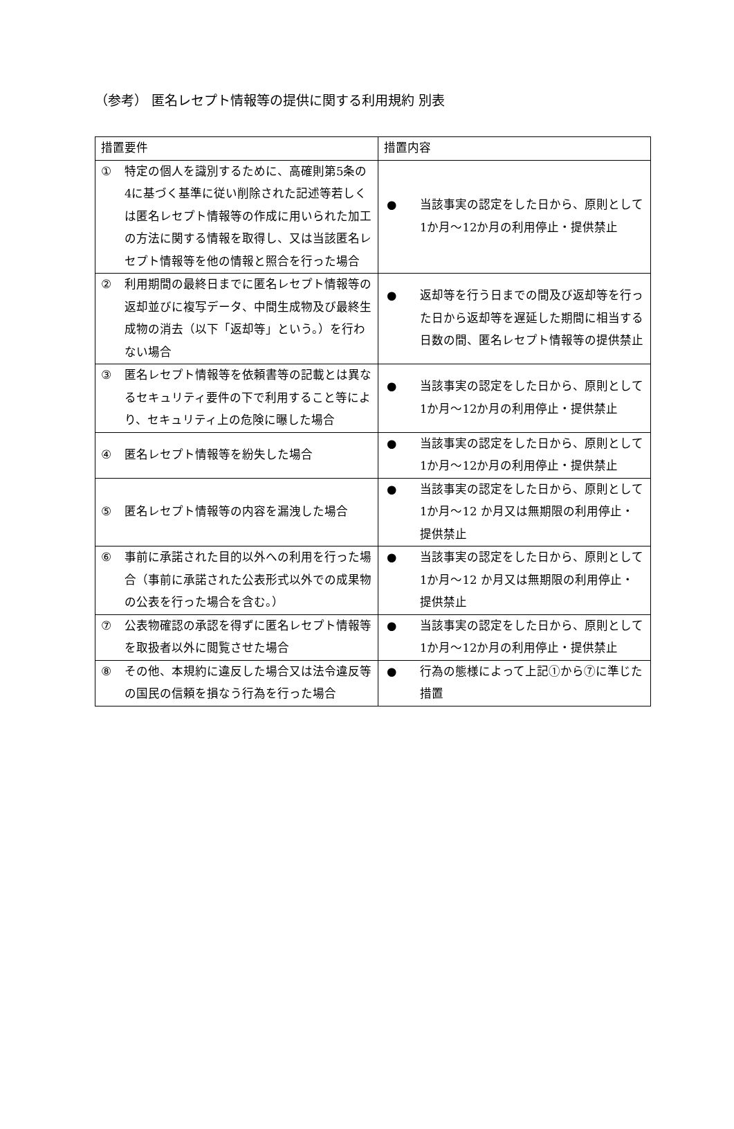（参考） 匿名レセプト情報等の提供に関する利用規約 別表
| 措置要件 | 措置内容 |
| --- | --- |
| ① 特定の個人を識別するために、高確則第5条の4に基づく基準に従い削除された記述等若しくは匿名レセプト情報等の作成に用いられた加工の方法に関する情報を取得し、又は当該匿名レセプト情報等を他の情報と照合を行った場合 | ● 当該事実の認定をした日から、原則として1か月～12か月の利用停止・提供禁止 |
| ② 利用期間の最終日までに匿名レセプト情報等の返却並びに複写データ、中間生成物及び最終生成物の消去（以下「返却等」という。）を行わない場合 | ● 返却等を行う日までの間及び返却等を行った日から返却等を遅延した期間に相当する日数の間、匿名レセプト情報等の提供禁止 |
| ③ 匿名レセプト情報等を依頼書等の記載とは異なるセキュリティ要件の下で利用すること等により、セキュリティ上の危険に曝した場合 | ● 当該事実の認定をした日から、原則として1か月～12か月の利用停止・提供禁止 |
| ④ 匿名レセプト情報等を紛失した場合 | ● 当該事実の認定をした日から、原則として1か月～12か月の利用停止・提供禁止 |
| ⑤ 匿名レセプト情報等の内容を漏洩した場合 | ● 当該事実の認定をした日から、原則として1か月～12 か月又は無期限の利用停止・提供禁止 |
| ⑥ 事前に承諾された目的以外への利用を行った場合（事前に承諾された公表形式以外での成果物の公表を行った場合を含む。） | ● 当該事実の認定をした日から、原則として1か月～12 か月又は無期限の利用停止・提供禁止 |
| ⑦ 公表物確認の承認を得ずに匿名レセプト情報等を取扱者以外に閲覧させた場合 | ● 当該事実の認定をした日から、原則として1か月～12か月の利用停止・提供禁止 |
| ⑧ その他、本規約に違反した場合又は法令違反等の国民の信頼を損なう行為を行った場合 | ● 行為の態様によって上記①から⑦に準じた措置 |